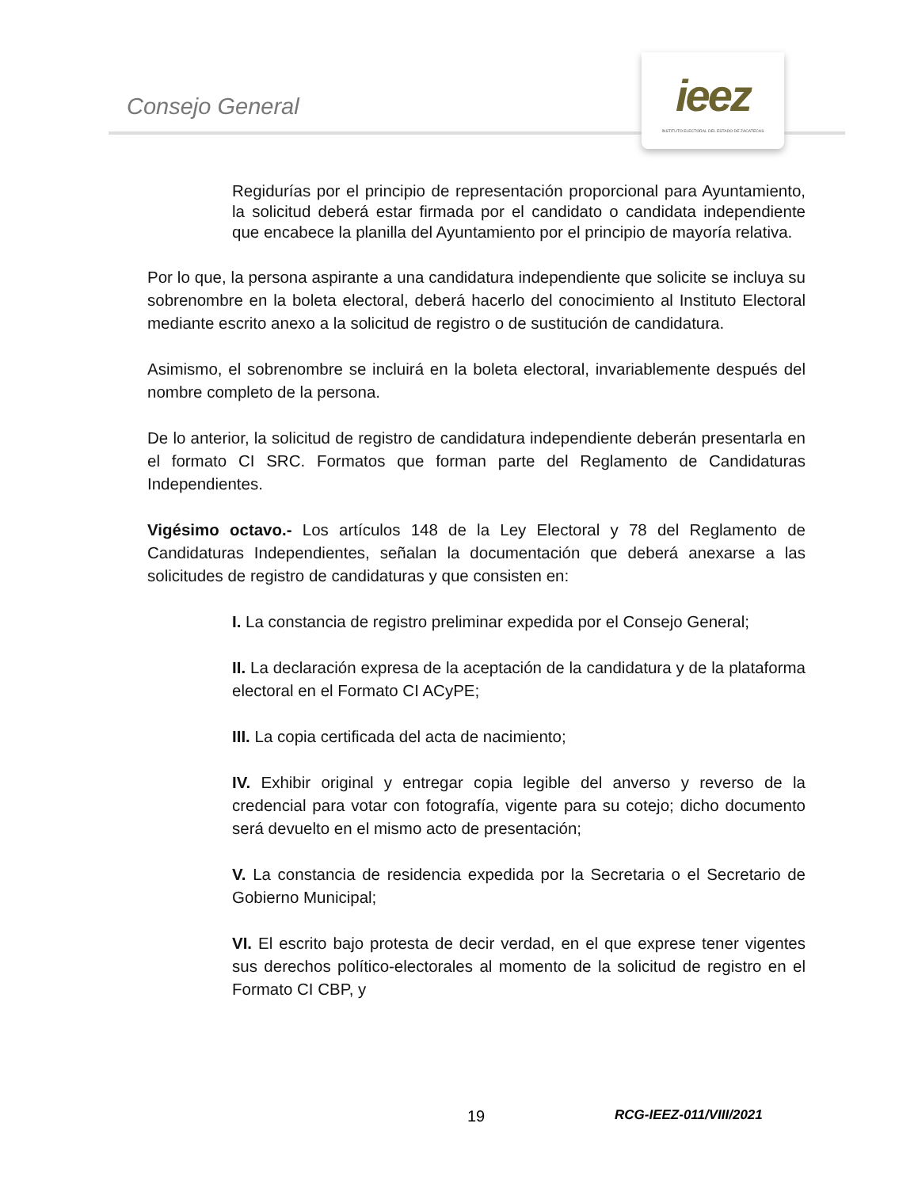Consejo General
ieez
INSTITUTO ELECTORAL DEL ESTADO DE ZACATECAS
Regidurías por el principio de representación proporcional para Ayuntamiento, la solicitud deberá estar firmada por el candidato o candidata independiente que encabece la planilla del Ayuntamiento por el principio de mayoría relativa.
Por lo que, la persona aspirante a una candidatura independiente que solicite se incluya su sobrenombre en la boleta electoral, deberá hacerlo del conocimiento al Instituto Electoral mediante escrito anexo a la solicitud de registro o de sustitución de candidatura.
Asimismo, el sobrenombre se incluirá en la boleta electoral, invariablemente después del nombre completo de la persona.
De lo anterior, la solicitud de registro de candidatura independiente deberán presentarla en el formato CI SRC. Formatos que forman parte del Reglamento de Candidaturas Independientes.
Vigésimo octavo.- Los artículos 148 de la Ley Electoral y 78 del Reglamento de Candidaturas Independientes, señalan la documentación que deberá anexarse a las solicitudes de registro de candidaturas y que consisten en:
I. La constancia de registro preliminar expedida por el Consejo General;
II. La declaración expresa de la aceptación de la candidatura y de la plataforma electoral en el Formato CI ACyPE;
III. La copia certificada del acta de nacimiento;
IV. Exhibir original y entregar copia legible del anverso y reverso de la credencial para votar con fotografía, vigente para su cotejo; dicho documento será devuelto en el mismo acto de presentación;
V. La constancia de residencia expedida por la Secretaria o el Secretario de Gobierno Municipal;
VI. El escrito bajo protesta de decir verdad, en el que exprese tener vigentes sus derechos político-electorales al momento de la solicitud de registro en el Formato CI CBP, y
19 RCG-IEEZ-011/VIII/2021